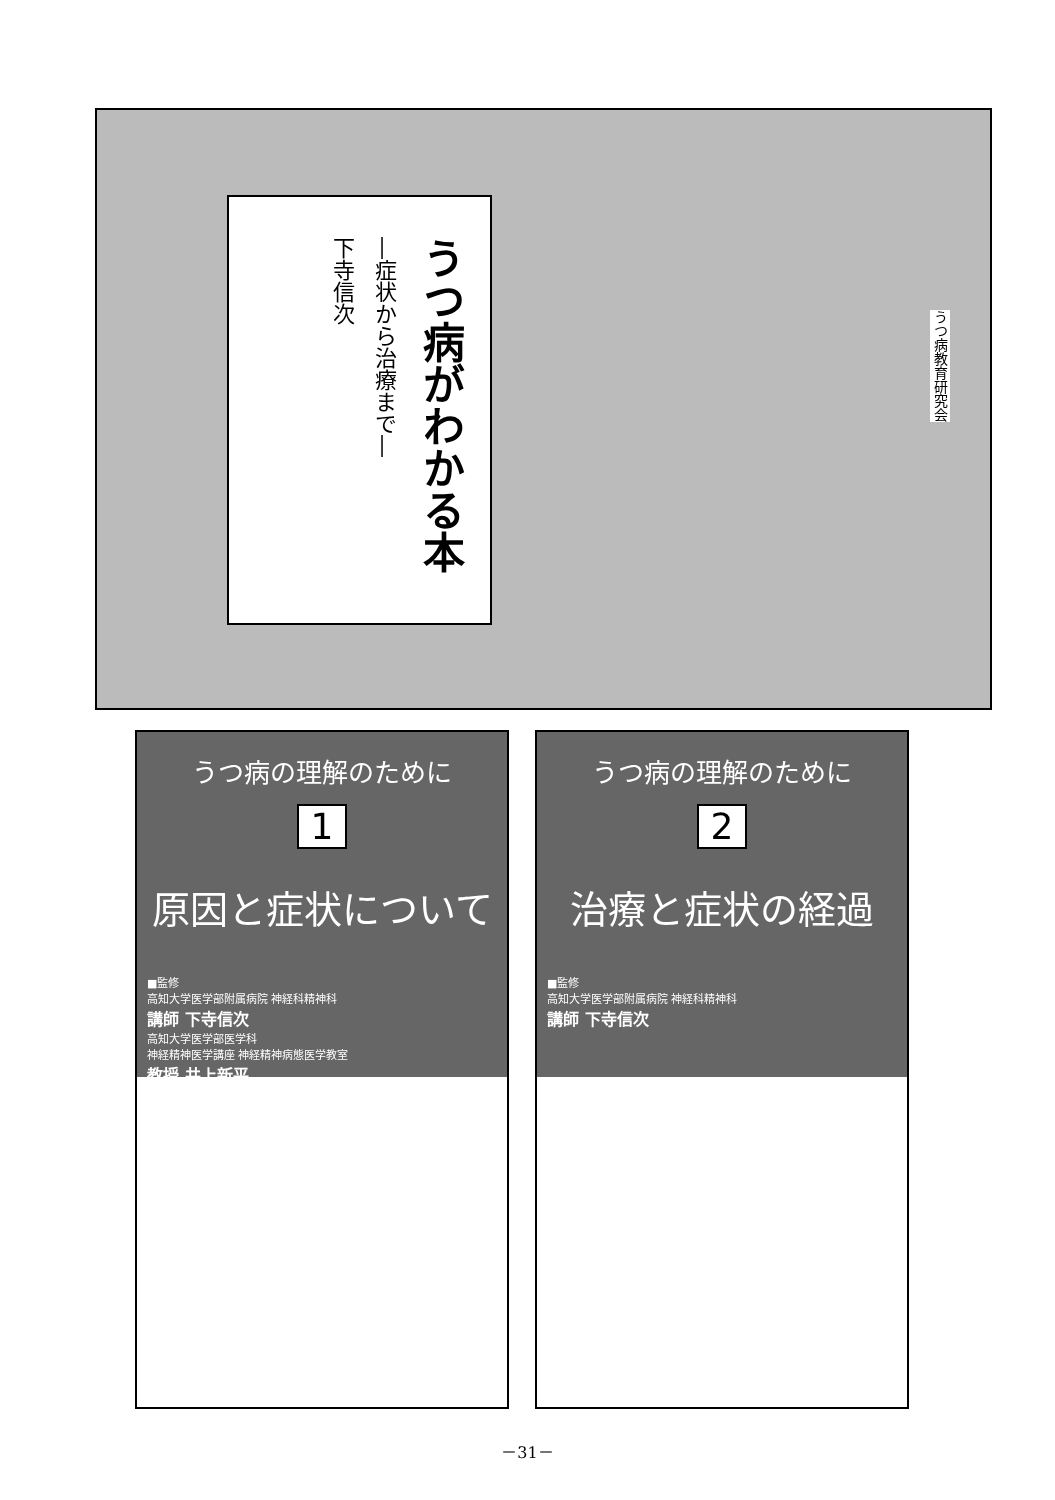うつ病がわかる本
―症状から治療まで―
下寺信次
うつ病教育研究会
うつ病の理解のために
1
原因と症状について
■監修
高知大学医学部附属病院 神経科精神科
講師 下寺信次
高知大学医学部医学科
神経精神医学講座 神経精神病態医学教室
教授 井上新平
うつ病の理解のために
2
治療と症状の経過
■監修
高知大学医学部附属病院 神経科精神科
講師 下寺信次
－31－